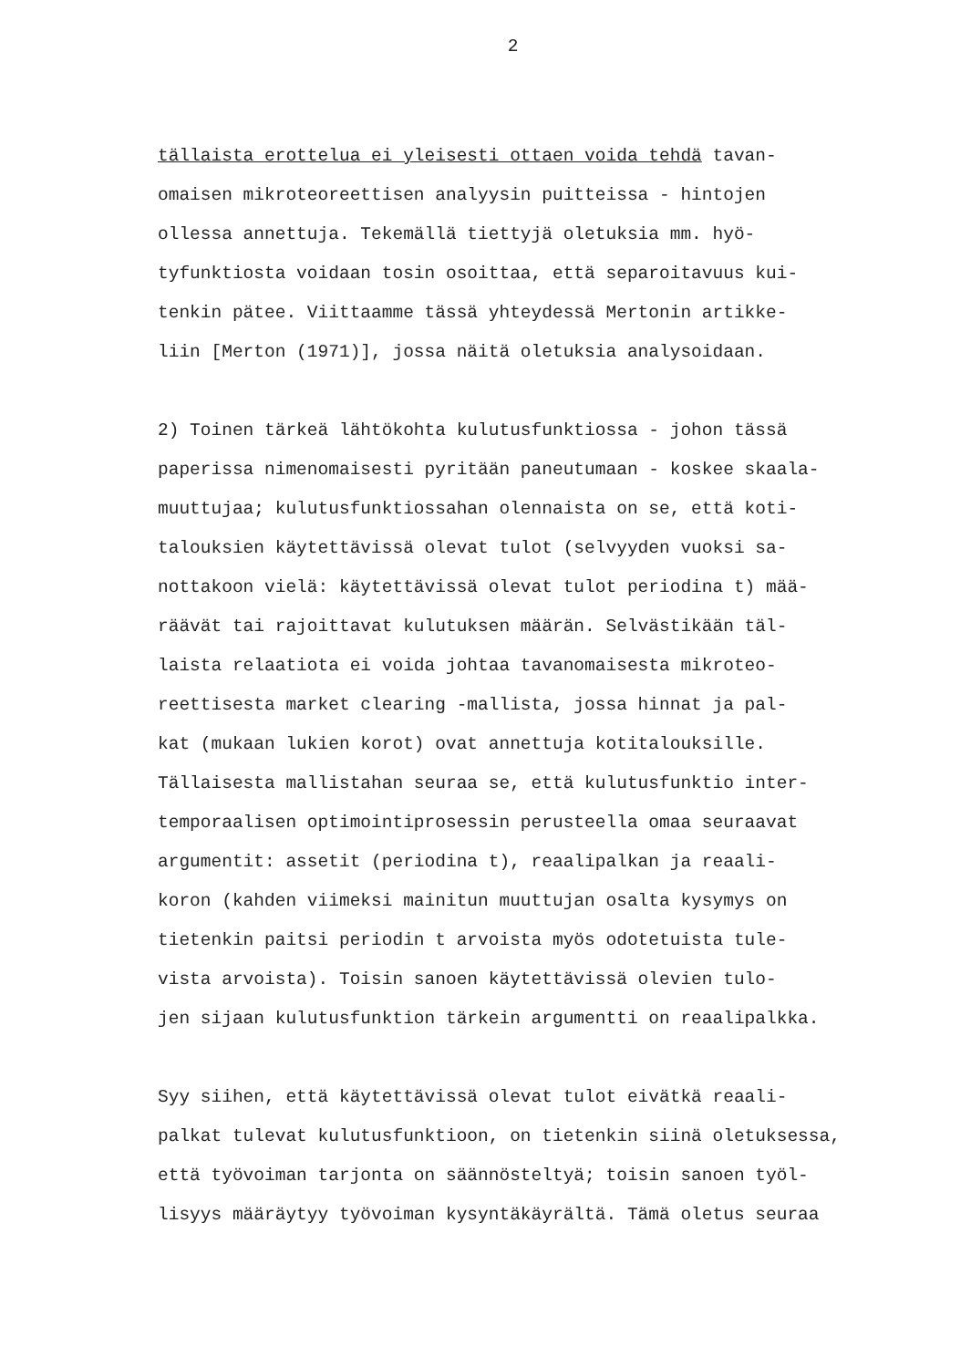2
tällaista erottelua ei yleisesti ottaen voida tehdä tavan-
omaisen mikroteoreettisen analyysin puitteissa - hintojen
ollessa annettuja. Tekemällä tiettyjä oletuksia mm. hyö-
tyfunktiosta voidaan tosin osoittaa, että separoitavuus kui-
tenkin pätee. Viittaamme tässä yhteydessä Mertonin artikke-
liin [Merton (1971)], jossa näitä oletuksia analysoidaan.
2) Toinen tärkeä lähtökohta kulutusfunktiossa - johon tässä
paperissa nimenomaisesti pyritään paneutumaan - koskee skaala-
muuttujaa; kulutusfunktiossahan olennaista on se, että koti-
talouksien käytettävissä olevat tulot (selvyyden vuoksi sa-
nottakoon vielä: käytettävissä olevat tulot periodina t) mää-
räävät tai rajoittavat kulutuksen määrän. Selvästikään täl-
laista relaatiota ei voida johtaa tavanomaisesta mikroteo-
reettisesta market clearing -mallista, jossa hinnat ja pal-
kat (mukaan lukien korot) ovat annettuja kotitalouksille.
Tällaisesta mallistahan seuraa se, että kulutusfunktio inter-
temporaalisen optimointiprosessin perusteella omaa seuraavat
argumentit: assetit (periodina t), reaalipalkan ja reaali-
koron (kahden viimeksi mainitun muuttujan osalta kysymys on
tietenkin paitsi periodin t arvoista myös odotetuista tule-
vista arvoista). Toisin sanoen käytettävissä olevien tulo-
jen sijaan kulutusfunktion tärkein argumentti on reaalipalkka.
Syy siihen, että käytettävissä olevat tulot eivätkä reaali-
palkat tulevat kulutusfunktioon, on tietenkin siinä oletuksessa,
että työvoiman tarjonta on säännösteltyä; toisin sanoen työl-
lisyys määräytyy työvoiman kysyntäkäyrältä. Tämä oletus seuraa